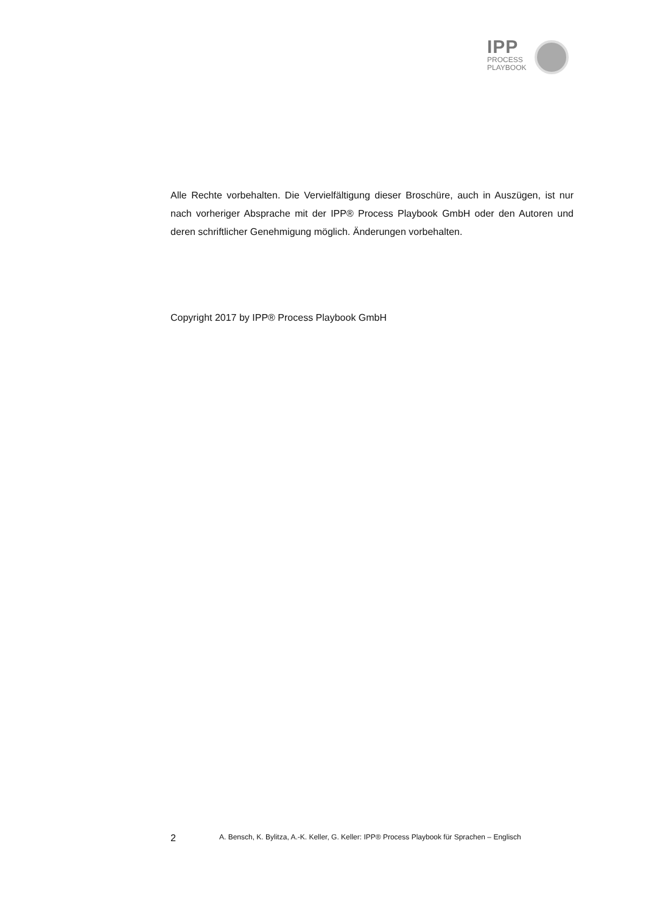IPP
PROCESS
PLAYBOOK
Alle Rechte vorbehalten. Die Vervielfältigung dieser Broschüre, auch in Auszügen, ist nur nach vorheriger Absprache mit der IPP® Process Playbook GmbH oder den Autoren und deren schriftlicher Genehmigung möglich. Änderungen vorbehalten.
Copyright 2017 by IPP® Process Playbook GmbH
2 A. Bensch, K. Bylitza, A.-K. Keller, G. Keller: IPP® Process Playbook für Sprachen – Englisch